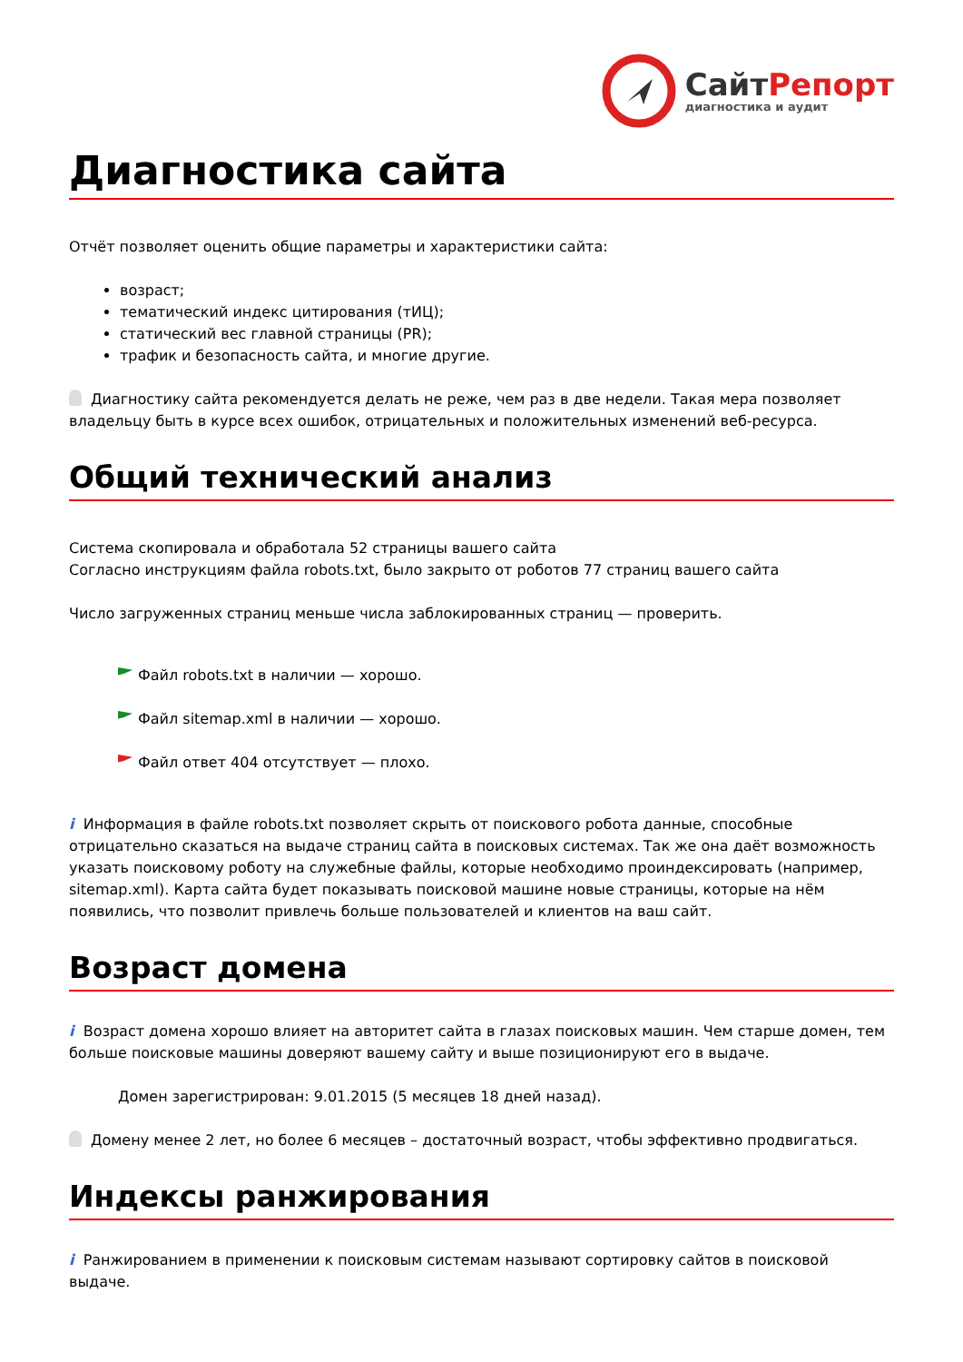СайтРепорт
диагностика и аудит
Диагностика сайта
Отчёт позволяет оценить общие параметры и характеристики сайта:
возраст;
тематический индекс цитирования (тИЦ);
статический вес главной страницы (PR);
трафик и безопасность сайта, и многие другие.
Диагностику сайта рекомендуется делать не реже, чем раз в две недели. Такая мера позволяет владельцу быть в курсе всех ошибок, отрицательных и положительных изменений веб-ресурса.
Общий технический анализ
Система скопировала и обработала 52 страницы вашего сайта
Согласно инструкциям файла robots.txt, было закрыто от роботов 77 страниц вашего сайта
Число загруженных страниц меньше числа заблокированных страниц — проверить.
Файл robots.txt в наличии — хорошо.
Файл sitemap.xml в наличии — хорошо.
Файл ответ 404 отсутствует — плохо.
i Информация в файле robots.txt позволяет скрыть от поискового робота данные, способные отрицательно сказаться на выдаче страниц сайта в поисковых системах. Так же она даёт возможность указать поисковому роботу на служебные файлы, которые необходимо проиндексировать (например, sitemap.xml). Карта сайта будет показывать поисковой машине новые страницы, которые на нём появились, что позволит привлечь больше пользователей и клиентов на ваш сайт.
Возраст домена
i Возраст домена хорошо влияет на авторитет сайта в глазах поисковых машин. Чем старше домен, тем больше поисковые машины доверяют вашему сайту и выше позиционируют его в выдаче.
Домен зарегистрирован: 9.01.2015 (5 месяцев 18 дней назад).
Домену менее 2 лет, но более 6 месяцев – достаточный возраст, чтобы эффективно продвигаться.
Индексы ранжирования
i Ранжированием в применении к поисковым системам называют сортировку сайтов в поисковой выдаче.